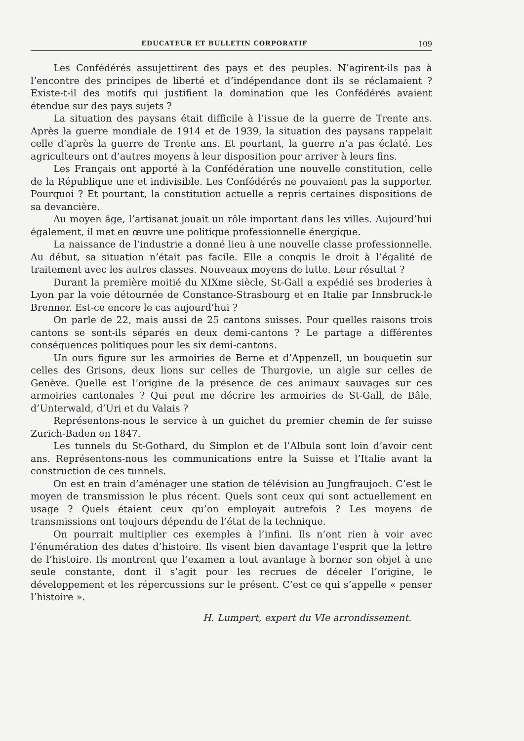EDUCATEUR ET BULLETIN CORPORATIF 109
Les Confédérés assujettirent des pays et des peuples. N’agirent-ils pas à l’encontre des principes de liberté et d’indépendance dont ils se réclamaient ? Existe-t-il des motifs qui justifient la domination que les Confédérés avaient étendue sur des pays sujets ?
La situation des paysans était difficile à l’issue de la guerre de Trente ans. Après la guerre mondiale de 1914 et de 1939, la situation des paysans rappelait celle d’après la guerre de Trente ans. Et pourtant, la guerre n’a pas éclaté. Les agriculteurs ont d’autres moyens à leur disposition pour arriver à leurs fins.
Les Français ont apporté à la Confédération une nouvelle constitution, celle de la République une et indivisible. Les Confédérés ne pouvaient pas la supporter. Pourquoi ? Et pourtant, la constitution actuelle a repris certaines dispositions de sa devancière.
Au moyen âge, l’artisanat jouait un rôle important dans les villes. Aujourd’hui également, il met en œuvre une politique professionnelle énergique.
La naissance de l’industrie a donné lieu à une nouvelle classe professionnelle. Au début, sa situation n’était pas facile. Elle a conquis le droit à l’égalité de traitement avec les autres classes. Nouveaux moyens de lutte. Leur résultat ?
Durant la première moitié du XIXme siècle, St-Gall a expédié ses broderies à Lyon par la voie détournée de Constance-Strasbourg et en Italie par Innsbruck-le Brenner. Est-ce encore le cas aujourd’hui ?
On parle de 22, mais aussi de 25 cantons suisses. Pour quelles raisons trois cantons se sont-ils séparés en deux demi-cantons ? Le partage a différentes conséquences politiques pour les six demi-cantons.
Un ours figure sur les armoiries de Berne et d’Appenzell, un bouquetin sur celles des Grisons, deux lions sur celles de Thurgovie, un aigle sur celles de Genève. Quelle est l’origine de la présence de ces animaux sauvages sur ces armoiries cantonales ? Qui peut me décrire les armoiries de St-Gall, de Bâle, d’Unterwald, d’Uri et du Valais ?
Représentons-nous le service à un guichet du premier chemin de fer suisse Zurich-Baden en 1847.
Les tunnels du St-Gothard, du Simplon et de l’Albula sont loin d’avoir cent ans. Représentons-nous les communications entre la Suisse et l’Italie avant la construction de ces tunnels.
On est en train d’aménager une station de télévision au Jungfraujoch. C’est le moyen de transmission le plus récent. Quels sont ceux qui sont actuellement en usage ? Quels étaient ceux qu’on employait autrefois ? Les moyens de transmissions ont toujours dépendu de l’état de la technique.
On pourrait multiplier ces exemples à l’infini. Ils n’ont rien à voir avec l’énumération des dates d’histoire. Ils visent bien davantage l’esprit que la lettre de l’histoire. Ils montrent que l’examen a tout avantage à borner son objet à une seule constante, dont il s’agit pour les recrues de déceler l’origine, le développement et les répercussions sur le présent. C’est ce qui s’appelle « penser l’histoire ».
H. Lumpert, expert du VIe arrondissement.